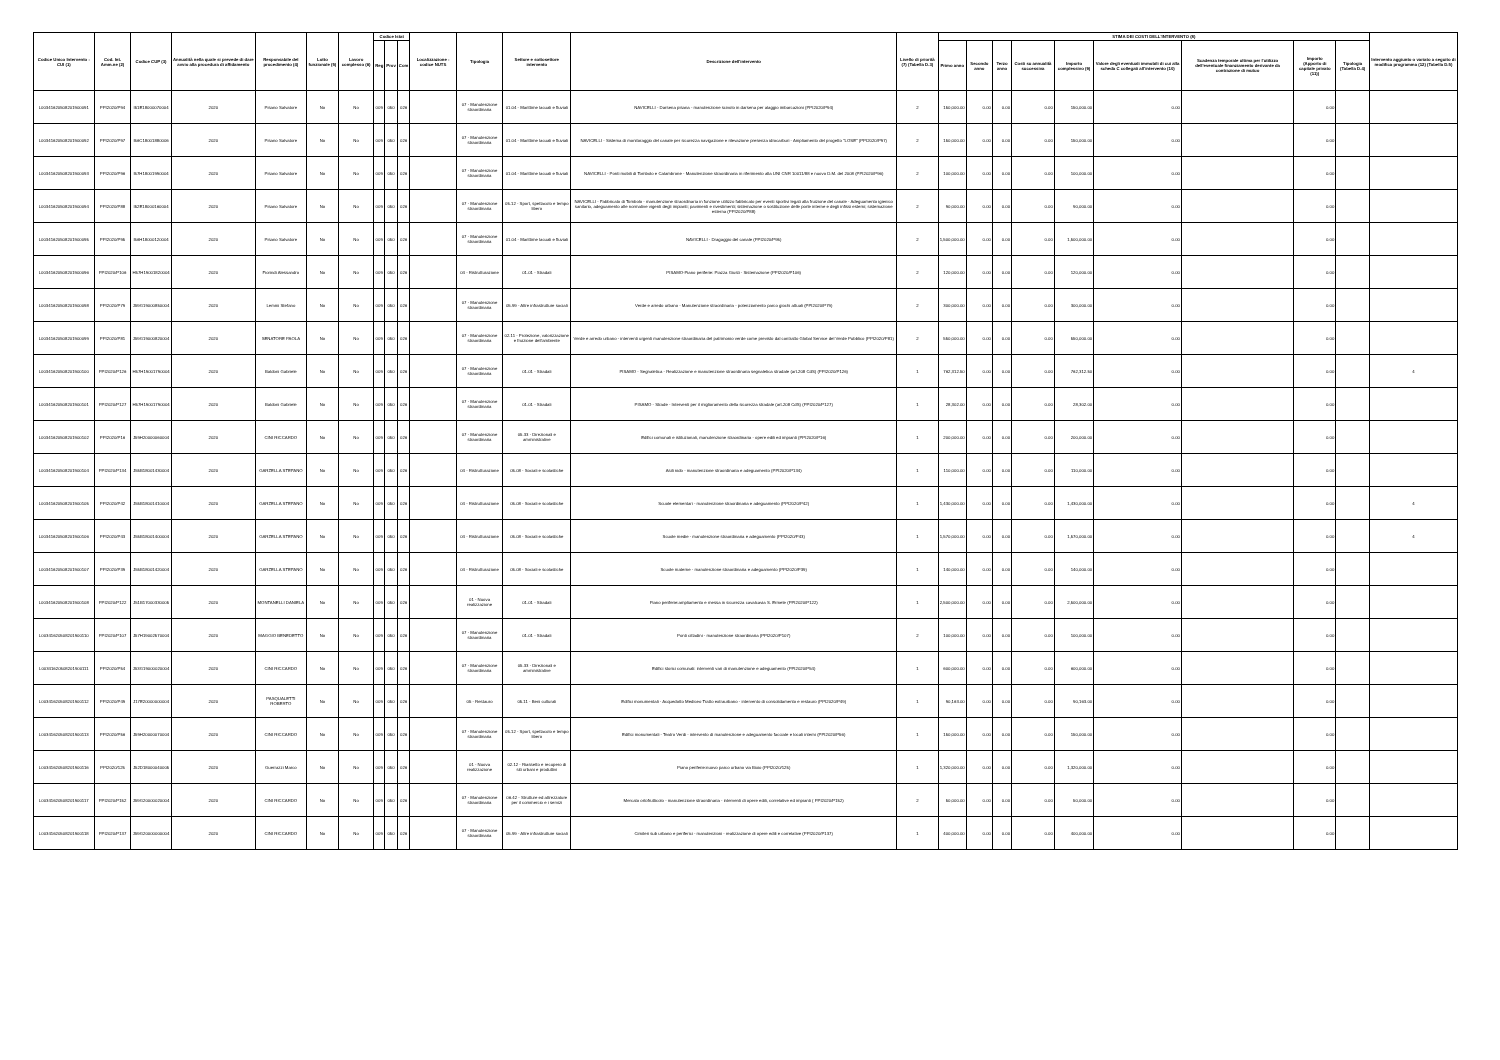| Codice Unico Intervento - CUI (1) | Cod. Int. Amm.ne (2) | Codice CUP (3) | Annualità nella quale si prevede di dare avvio alla procedura di affidamento | Responsabile del procedimento (4) | Lotto funzionale (5) | Lavoro complesso (6) | Codice Istat | | | Localizzazione - codice NUTS | Tipologia | Settore e sottosettore intervento | Descrizione dell'intervento | Livello di priorità (7) (Tabella D.3) | STIMA DEI COSTI DELL'INTERVENTO (8) | | | | | | | | | Intervento aggiunto o variato a seguito di modifica programma (12) (Tabella D.5) |
| --- | --- | --- | --- | --- | --- | --- | --- | --- | --- | --- | --- | --- | --- | --- | --- | --- | --- | --- | --- | --- | --- | --- | --- | --- |
| | | | | | | | Reg | Prov | Com | | | | | | Primo anno | Secondo anno | Terzo anno | Costi su annualità successiva | Importo complessivo (9) | Valore degli eventuali immobili di cui alla scheda C collegati all'intervento (10) | Scadenza temporale ultima per l'utilizzo dell'eventuale finanziamento derivante da contrazione di mutuo | Importo (Apporto di capitale privato (11)) | Tipologia (Tabella D.4) | |
| L00341620508201900091 | PPI2020/P94 | I51E18000070004 | 2020 | Pisano Salvatore | No | No | 009 | 050 | 026 | | 07 - Manutenzione straordinaria | 01.04 - Marittime lacuali e fluviali | NAVICELLI - Darsena pisana - manutenzione scivolo in darsena per alaggio imbarcazioni (PPI2020/P94) | 2 | 150,000.00 | 0.00 | 0.00 | 0.00 | 150,000.00 | 0.00 | | 0.00 | | |
| L00341620508201900092 | PPI2020/P97 | I56C18001880006 | 2020 | Pisano Salvatore | No | No | 009 | 050 | 026 | | 07 - Manutenzione straordinaria | 01.04 - Marittime lacuali e fluviali | NAVICELLI - Sistema di monitoraggio del canale per sicurezza navigazione e rilevazione presenza idrocarburi - Ampliamento del progetto "LOSE" (PPI2020/P97) | 2 | 150,000.00 | 0.00 | 0.00 | 0.00 | 150,000.00 | 0.00 | | 0.00 | | |
| L00341620508201900093 | PPI2020/P96 | I57H18001990004 | 2020 | Pisano Salvatore | No | No | 009 | 050 | 026 | | 07 - Manutenzione straordinaria | 01.04 - Marittime lacuali e fluviali | NAVICELLI - Ponti mobili di Tombolo e Calambrone - Manutenzione straordinaria in riferimento alla UNI CNR 10011/88 e nuovo D.M. del 2008 (PPI2020/P96) | 2 | 100,000.00 | 0.00 | 0.00 | 0.00 | 100,000.00 | 0.00 | | 0.00 | | |
| L00341620508201900094 | PPI2020/P88 | I52E18000160004 | 2020 | Pisano Salvatore | No | No | 009 | 050 | 026 | | 07 - Manutenzione straordinaria | 05.12 - Sport, spettacolo e tempo libero | NAVICELLI - Fabbricato di Tombolo - manutenzione straordinaria in funzione utilizzo fabbricato per eventi sportivi legati alla fruizione del canale - Adeguamento igienico sanitario, adeguamento alle normative vigenti degli impianti; pavimenti e rivestimenti; sistemazione o sostituzione delle porte interne e degli infissi esterni; sistemazione esterna (PPI2020/P88) | 2 | 90,000.00 | 0.00 | 0.00 | 0.00 | 90,000.00 | 0.00 | | 0.00 | | |
| L00341620508201900095 | PPI2020/P95 | I56H18000120004 | 2020 | Pisano Salvatore | No | No | 009 | 050 | 026 | | 07 - Manutenzione straordinaria | 01.04 - Marittime lacuali e fluviali | NAVICELLI - Dragaggio del canale (PPI2020/P95) | 2 | 1,500,000.00 | 0.00 | 0.00 | 0.00 | 1,500,000.00 | 0.00 | | 0.00 | | |
| L00341620508201900096 | PPI2020/P106 | H57H19001820004 | 2020 | Fiorindi Alessandro | No | No | 009 | 050 | 026 | | 04 - Ristrutturazione | 01.01 - Stradali | PISAMO-Piano periferie: Piazza Giusti - Sistemazione (PPI2020/P106) | 2 | 120,000.00 | 0.00 | 0.00 | 0.00 | 120,000.00 | 0.00 | | 0.00 | | |
| L00341620508201900098 | PPI2020/P79 | J59G19000850004 | 2020 | Lemmi Stefano | No | No | 009 | 050 | 026 | | 07 - Manutenzione straordinaria | 05.99 - Altre infrastrutture sociali | Verde e arredo urbano - Manutenzione straordinaria - potenziamento parco giochi attuali (PPI2020/P79) | 2 | 300,000.00 | 0.00 | 0.00 | 0.00 | 300,000.00 | 0.00 | | 0.00 | | |
| L00341620508201900099 | PPI2020/P81 | J59G19000820004 | 2020 | SENATORE PAOLA | No | No | 009 | 050 | 026 | | 07 - Manutenzione straordinaria | 02.11 - Protezione, valorizzazione e fruizione dell'ambiente | Verde e arredo urbano - interventi urgenti manutenzione straordinaria del patrimonio verde come previsto dal contratto Global Service del Verde Pubblico (PPI2020/P81) | 2 | 550,000.00 | 0.00 | 0.00 | 0.00 | 550,000.00 | 0.00 | | 0.00 | | |
| L00341620508201900100 | PPI2020/P126 | H57H19001790004 | 2020 | Baldoni Gabriele | No | No | 009 | 050 | 026 | | 07 - Manutenzione straordinaria | 01.01 - Stradali | PISAMO - Segnaletica - Realizzazione e manutenzione straordinaria segnaletica stradale (art.208 CdS) (PPI2020/P126) | 1 | 762,312.50 | 0.00 | 0.00 | 0.00 | 762,312.50 | 0.00 | | 0.00 | | 4 |
| L00341620508201900101 | PPI2020/P127 | H57H19001790004 | 2020 | Baldoni Gabriele | No | No | 009 | 050 | 026 | | 07 - Manutenzione straordinaria | 01.01 - Stradali | PISAMO - Strade - Interventi per il miglioramento della sicurezza stradale (art.208 CdS) (PPI2020/P127) | 1 | 28,302.00 | 0.00 | 0.00 | 0.00 | 28,302.00 | 0.00 | | 0.00 | | |
| L00341620508201900102 | PPI2020/P16 | J59H20000060004 | 2020 | CINI RICCARDO | No | No | 009 | 050 | 026 | | 07 - Manutenzione straordinaria | 05.33 - Direzionali e amministrative | Edifici comunali e istituzionali, manutenzione straordinaria - opere edili ed impianti (PPI2020/P16) | 1 | 200,000.00 | 0.00 | 0.00 | 0.00 | 200,000.00 | 0.00 | | 0.00 | | |
| L00341620508201900104 | PPI2020/P134 | J55B18001430004 | 2020 | GARZELLA STEFANO | No | No | 009 | 050 | 026 | | 04 - Ristrutturazione | 05.08 - Sociali e scolastiche | Asili nido - manutenzione straordinaria e adeguamento (PPI2020/P134) | 1 | 110,000.00 | 0.00 | 0.00 | 0.00 | 110,000.00 | 0.00 | | 0.00 | | |
| L00341620508201900105 | PPI2020/P42 | J55B18001410004 | 2020 | GARZELLA STEFANO | No | No | 009 | 050 | 026 | | 04 - Ristrutturazione | 05.08 - Sociali e scolastiche | Scuole elementari - manutenzione straordinaria e adeguamento (PPI2020/P42) | 1 | 1,430,000.00 | 0.00 | 0.00 | 0.00 | 1,430,000.00 | 0.00 | | 0.00 | | 4 |
| L00341620508201900106 | PPI2020/P43 | J55B18001400004 | 2020 | GARZELLA STEFANO | No | No | 009 | 050 | 026 | | 04 - Ristrutturazione | 05.08 - Sociali e scolastiche | Scuole medie - manutenzione straordinaria e adeguamento (PPI2020/P43) | 1 | 1,570,000.00 | 0.00 | 0.00 | 0.00 | 1,570,000.00 | 0.00 | | 0.00 | | 4 |
| L00341620508201900107 | PPI2020/P39 | J55B18001420004 | 2020 | GARZELLA STEFANO | No | No | 009 | 050 | 026 | | 04 - Ristrutturazione | 05.08 - Sociali e scolastiche | Scuole materne - manutenzione straordinaria e adeguamento (PPI2020/P39) | 1 | 140,000.00 | 0.00 | 0.00 | 0.00 | 140,000.00 | 0.00 | | 0.00 | | |
| L00341620508201900108 | PPI2020/P122 | J51B17000330005 | 2020 | MONTANELLI DANIELA | No | No | 009 | 050 | 026 | | 01 - Nuova realizzazione | 01.01 - Stradali | Piano periferie:ampliamento e messa in sicurezza cavalcavia S. Ermete (PPI2020/P122) | 1 | 2,500,000.00 | 0.00 | 0.00 | 0.00 | 2,500,000.00 | 0.00 | | 0.00 | | |
| L00341620508201900110 | PPI2020/P107 | J57H19002570004 | 2020 | MAGGIO BENEDETTO | No | No | 009 | 050 | 026 | | 07 - Manutenzione straordinaria | 01.01 - Stradali | Ponti cittadini - manutenzione straordinaria (PPI2020/P107) | 2 | 100,000.00 | 0.00 | 0.00 | 0.00 | 100,000.00 | 0.00 | | 0.00 | | |
| L00341620508201900111 | PPI2020/P54 | J53G19000020004 | 2020 | CINI RICCARDO | No | No | 009 | 050 | 026 | | 07 - Manutenzione straordinaria | 05.33 - Direzionali e amministrative | Edifici storici comunali: interventi vari di manutenzione e adeguamento (PPI2020/P54) | 1 | 600,000.00 | 0.00 | 0.00 | 0.00 | 600,000.00 | 0.00 | | 0.00 | | |
| L00341620508201900112 | PPI2020/P49 | J17E20000000004 | 2020 | PASQUALETTI ROBERTO | No | No | 009 | 050 | 026 | | 05 - Restauro | 05.11 - Beni culturali | Edifici monumentali - Acquedotto Mediceo Tratto extraurbano - intervento di consolidamento e restauro (PPI2020/P49) | 1 | 90,163.00 | 0.00 | 0.00 | 0.00 | 90,163.00 | 0.00 | | 0.00 | | |
| L00341620508201900113 | PPI2020/P56 | J59H20000070004 | 2020 | CINI RICCARDO | No | No | 009 | 050 | 026 | | 07 - Manutenzione straordinaria | 05.12 - Sport, spettacolo e tempo libero | Edifici monumentali - Teatro Verdi - intervento di manutenzione e adeguamento facciate e locali interni (PPI2020/P56) | 1 | 150,000.00 | 0.00 | 0.00 | 0.00 | 150,000.00 | 0.00 | | 0.00 | | |
| L00341620508201900116 | PPI2020/125 | J52D18000040005 | 2020 | Guerrazzi Marco | No | No | 009 | 050 | 026 | | 01 - Nuova realizzazione | 02.12 - Riassetto e recupero di siti urbani e produttivi | Piano periferie:nuovo parco urbano via Bixio (PPI2020/125) | 1 | 1,320,000.00 | 0.00 | 0.00 | 0.00 | 1,320,000.00 | 0.00 | | 0.00 | | |
| L00341620508201900117 | PPI2020/P152 | J59G20000020004 | 2020 | CINI RICCARDO | No | No | 009 | 050 | 026 | | 07 - Manutenzione straordinaria | 06.42 - Strutture ed attrezzature per il commercio e i servizi | Mercato ortofrutticolo - manutenzione straordinaria - interventi di opere edili, correlative ed impianti ( PPI2020/P152) | 2 | 50,000.00 | 0.00 | 0.00 | 0.00 | 50,000.00 | 0.00 | | 0.00 | | |
| L00341620508201900118 | PPI2020/P137 | J59G20000000004 | 2020 | CINI RICCARDO | No | No | 009 | 050 | 026 | | 07 - Manutenzione straordinaria | 05.99 - Altre infrastrutture sociali | Cimiteri sub urbano e periferici - manutenzioni - realizzazione di opere edili e correlative (PPI2020/P137) | 1 | 400,000.00 | 0.00 | 0.00 | 0.00 | 400,000.00 | 0.00 | | 0.00 | | |